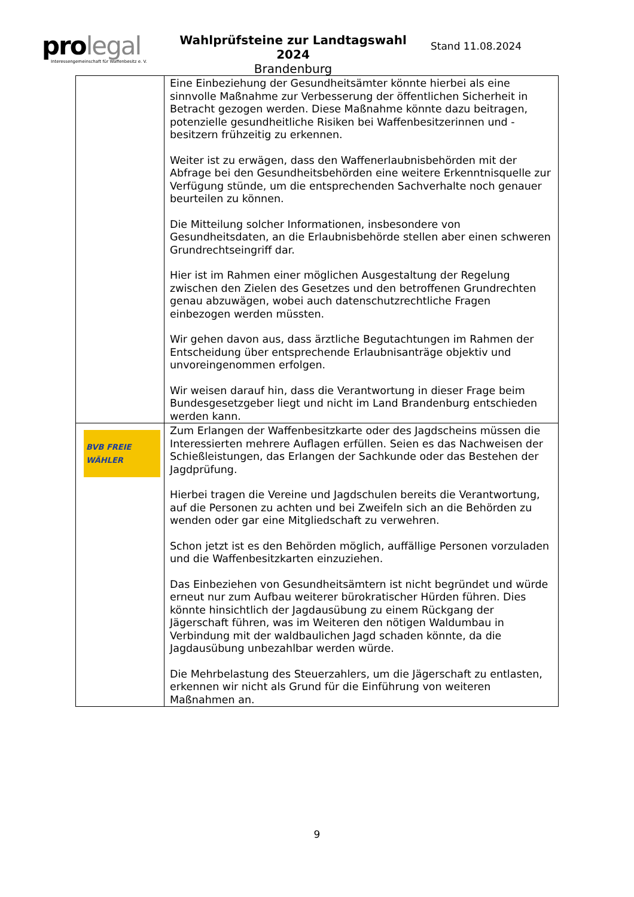prolegal
Interessengemeinschaft für Waffenbesitz e. V.
Wahlprüfsteine zur Landtagswahl 2024
Brandenburg
Stand 11.08.2024
| | Eine Einbeziehung der Gesundheitsämter könnte hierbei als eine sinnvolle Maßnahme zur Verbesserung der öffentlichen Sicherheit in Betracht gezogen werden. Diese Maßnahme könnte dazu beitragen, potenzielle gesundheitliche Risiken bei Waffenbesitzerinnen und -besitzern frühzeitig zu erkennen. Weiter ist zu erwägen, dass den Waffenerlaubnisbehörden mit der Abfrage bei den Gesundheitsbehörden eine weitere Erkenntnisquelle zur Verfügung stünde, um die entsprechenden Sachverhalte noch genauer beurteilen zu können. Die Mitteilung solcher Informationen, insbesondere von Gesundheitsdaten, an die Erlaubnisbehörde stellen aber einen schweren Grundrechtseingriff dar. Hier ist im Rahmen einer möglichen Ausgestaltung der Regelung zwischen den Zielen des Gesetzes und den betroffenen Grundrechten genau abzuwägen, wobei auch datenschutzrechtliche Fragen einbezogen werden müssten. Wir gehen davon aus, dass ärztliche Begutachtungen im Rahmen der Entscheidung über entsprechende Erlaubnisanträge objektiv und unvoreingenommen erfolgen. Wir weisen darauf hin, dass die Verantwortung in dieser Frage beim Bundesgesetzgeber liegt und nicht im Land Brandenburg entschieden werden kann. |
| BVB FREIE WÄHLER | Zum Erlangen der Waffenbesitzkarte oder des Jagdscheins müssen die Interessierten mehrere Auflagen erfüllen. Seien es das Nachweisen der Schießleistungen, das Erlangen der Sachkunde oder das Bestehen der Jagdprüfung. Hierbei tragen die Vereine und Jagdschulen bereits die Verantwortung, auf die Personen zu achten und bei Zweifeln sich an die Behörden zu wenden oder gar eine Mitgliedschaft zu verwehren. Schon jetzt ist es den Behörden möglich, auffällige Personen vorzuladen und die Waffenbesitzkarten einzuziehen. Das Einbeziehen von Gesundheitsämtern ist nicht begründet und würde erneut nur zum Aufbau weiterer bürokratischer Hürden führen. Dies könnte hinsichtlich der Jagdausübung zu einem Rückgang der Jägerschaft führen, was im Weiteren den nötigen Waldumbau in Verbindung mit der waldbaulichen Jagd schaden könnte, da die Jagdausübung unbezahlbar werden würde. Die Mehrbelastung des Steuerzahlers, um die Jägerschaft zu entlasten, erkennen wir nicht als Grund für die Einführung von weiteren Maßnahmen an. |
9